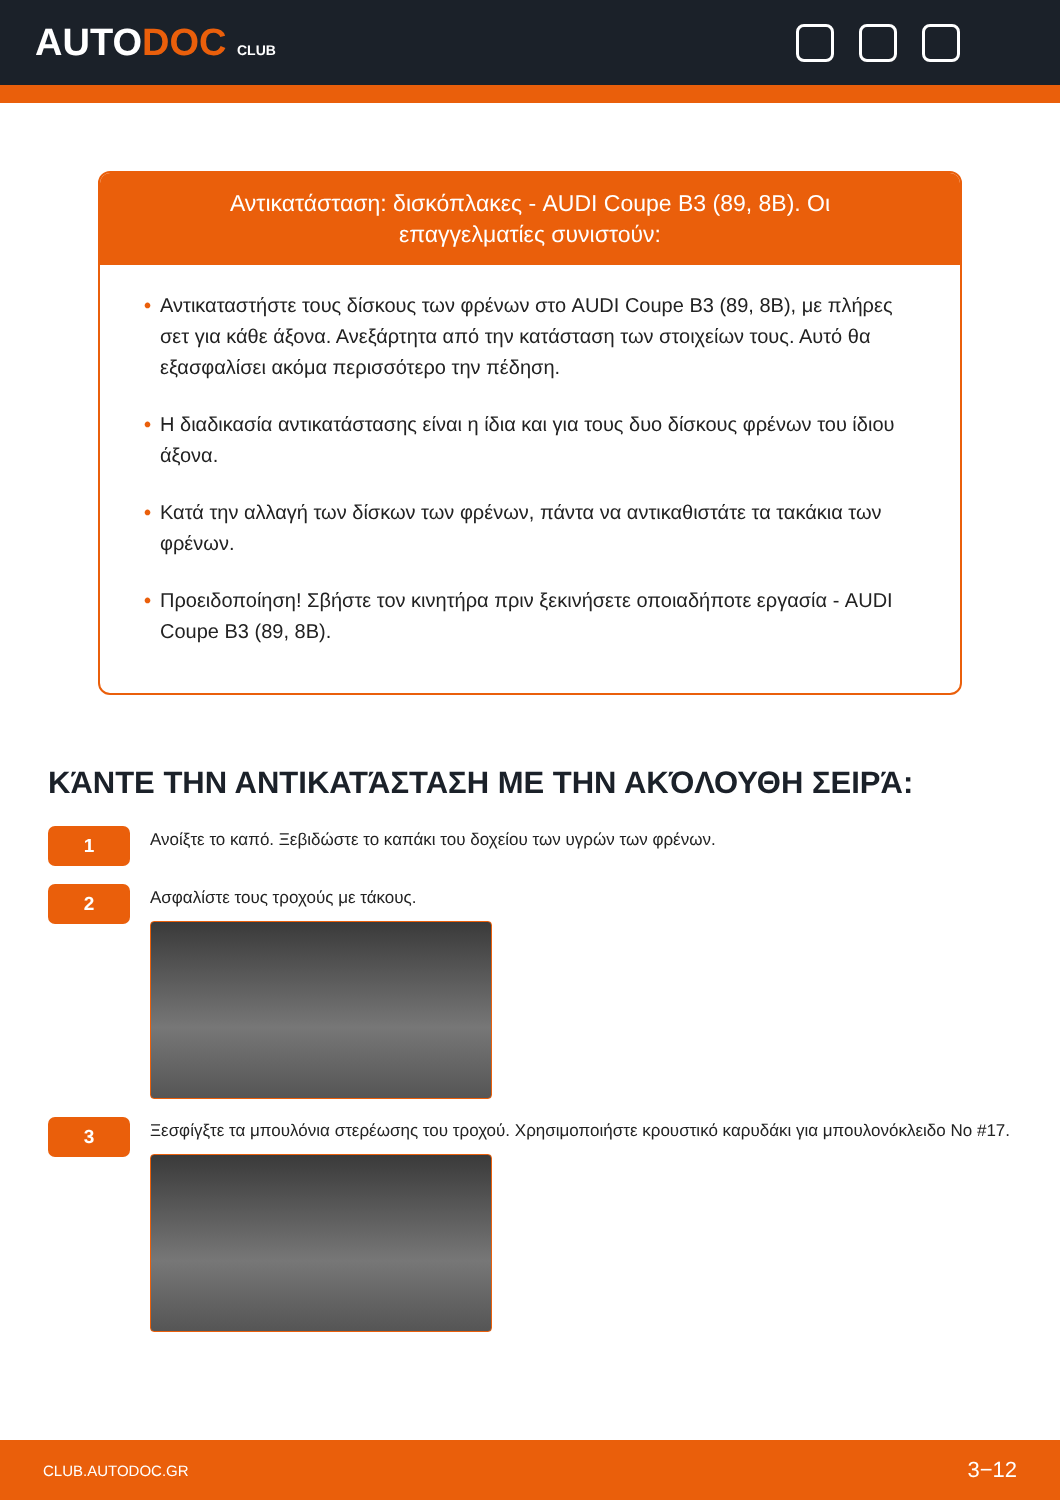AUTODOC CLUB
Αντικατάσταση: δισκόπλακες - AUDI Coupe B3 (89, 8B). Οι επαγγελματίες συνιστούν:
• Αντικαταστήστε τους δίσκους των φρένων στο AUDI Coupe B3 (89, 8B), με πλήρες σετ για κάθε άξονα. Ανεξάρτητα από την κατάσταση των στοιχείων τους. Αυτό θα εξασφαλίσει ακόμα περισσότερο την πέδηση.
• Η διαδικασία αντικατάστασης είναι η ίδια και για τους δυο δίσκους φρένων του ίδιου άξονα.
• Κατά την αλλαγή των δίσκων των φρένων, πάντα να αντικαθιστάτε τα τακάκια των φρένων.
• Προειδοποίηση! Σβήστε τον κινητήρα πριν ξεκινήσετε οποιαδήποτε εργασία - AUDI Coupe B3 (89, 8B).
ΚΆΝΤΕ ΤΗΝ ΑΝΤΙΚΑΤΆΣΤΑΣΗ ΜΕ ΤΗΝ ΑΚΌΛΟΥΘΗ ΣΕΙΡΆ:
1
Ανοίξτε το καπό. Ξεβιδώστε το καπάκι του δοχείου των υγρών των φρένων.
2
Ασφαλίστε τους τροχούς με τάκους.
3
Ξεσφίγξτε τα μπουλόνια στερέωσης του τροχού. Χρησιμοποιήστε κρουστικό καρυδάκι για μπουλονόκλειδο No #17.
CLUB.AUTODOC.GR 3−12